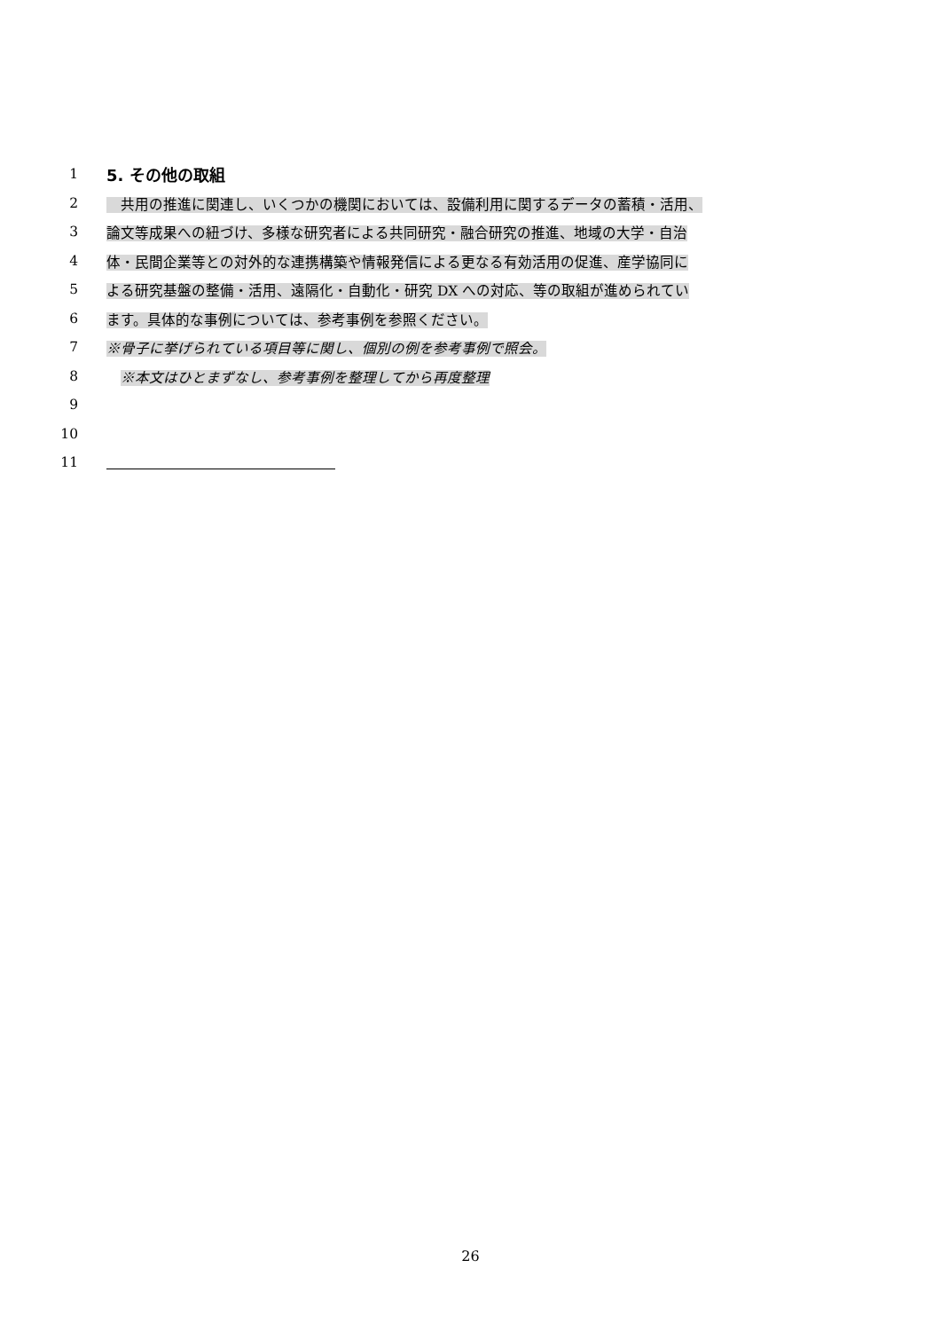1 5. その他の取組
2　共用の推進に関連し、いくつかの機関においては、設備利用に関するデータの蓄積・活用、
3 論文等成果への紐づけ、多様な研究者による共同研究・融合研究の推進、地域の大学・自治
4 体・民間企業等との対外的な連携構築や情報発信による更なる有効活用の促進、産学協同に
5 よる研究基盤の整備・活用、遠隔化・自動化・研究 DX への対応、等の取組が進められてい
6 ます。具体的な事例については、参考事例を参照ください。
7 ※骨子に挙げられている項目等に関し、個別の例を参考事例で照会。
8　※本文はひとまずなし、参考事例を整理してから再度整理
9
10
11
26